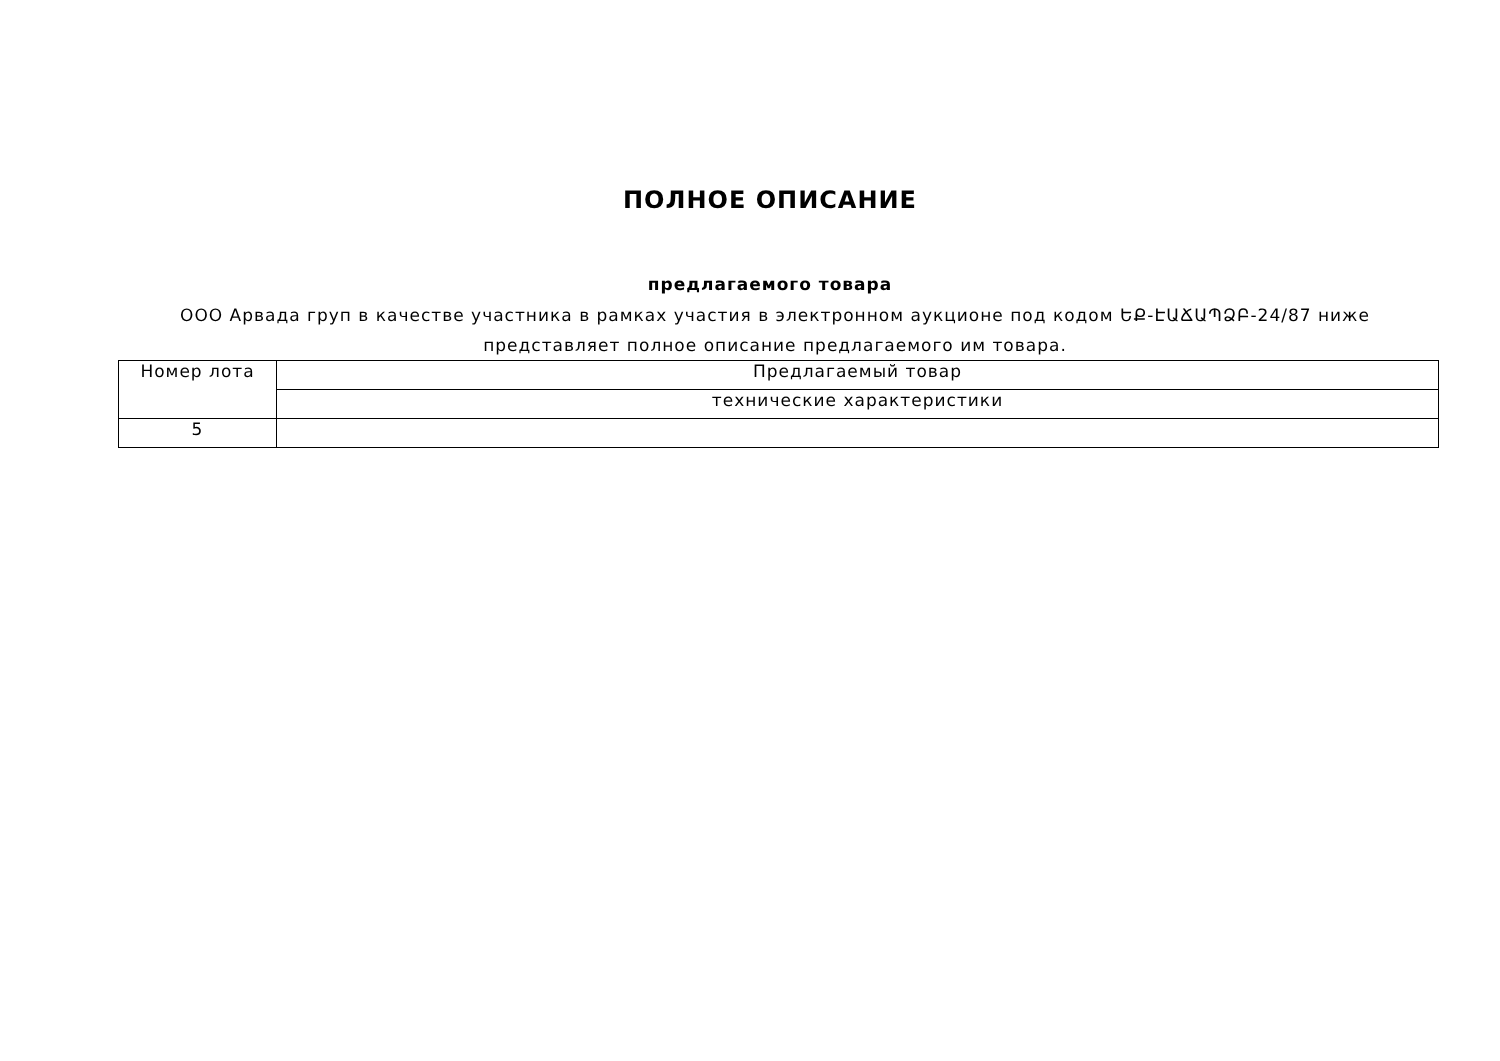ПОЛНОЕ ОПИСАНИЕ
предлагаемого товара
ООО Арвада груп в качестве участника в рамках участия в электронном аукционе под кодом ԵՔ-ԷԱՃԱՊՁԲ-24/87 ниже представляет полное описание предлагаемого им товара.
| Номер лота | Предлагаемый товар |
| --- | --- |
| | технические характеристики |
| 5 | |